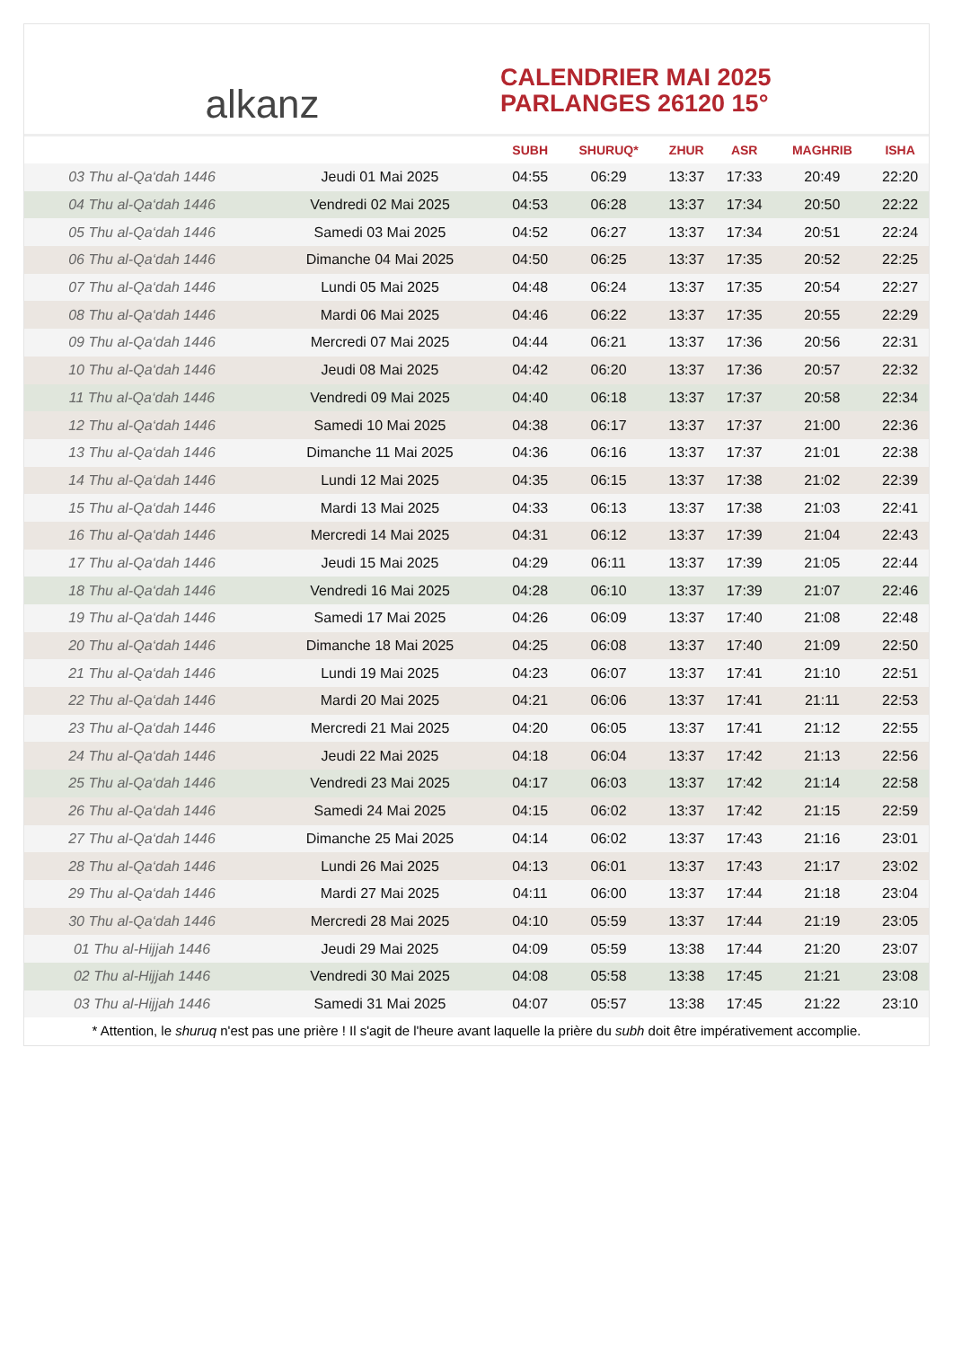alkanz
CALENDRIER MAI 2025
PARLANGES 26120 15°
| | | SUBH | SHURUQ* | ZHUR | ASR | MAGHRIB | ISHA |
| --- | --- | --- | --- | --- | --- | --- | --- |
| 03 Thu al-Qa‘dah 1446 | Jeudi 01 Mai 2025 | 04:55 | 06:29 | 13:37 | 17:33 | 20:49 | 22:20 |
| 04 Thu al-Qa‘dah 1446 | Vendredi 02 Mai 2025 | 04:53 | 06:28 | 13:37 | 17:34 | 20:50 | 22:22 |
| 05 Thu al-Qa‘dah 1446 | Samedi 03 Mai 2025 | 04:52 | 06:27 | 13:37 | 17:34 | 20:51 | 22:24 |
| 06 Thu al-Qa‘dah 1446 | Dimanche 04 Mai 2025 | 04:50 | 06:25 | 13:37 | 17:35 | 20:52 | 22:25 |
| 07 Thu al-Qa‘dah 1446 | Lundi 05 Mai 2025 | 04:48 | 06:24 | 13:37 | 17:35 | 20:54 | 22:27 |
| 08 Thu al-Qa‘dah 1446 | Mardi 06 Mai 2025 | 04:46 | 06:22 | 13:37 | 17:35 | 20:55 | 22:29 |
| 09 Thu al-Qa‘dah 1446 | Mercredi 07 Mai 2025 | 04:44 | 06:21 | 13:37 | 17:36 | 20:56 | 22:31 |
| 10 Thu al-Qa‘dah 1446 | Jeudi 08 Mai 2025 | 04:42 | 06:20 | 13:37 | 17:36 | 20:57 | 22:32 |
| 11 Thu al-Qa‘dah 1446 | Vendredi 09 Mai 2025 | 04:40 | 06:18 | 13:37 | 17:37 | 20:58 | 22:34 |
| 12 Thu al-Qa‘dah 1446 | Samedi 10 Mai 2025 | 04:38 | 06:17 | 13:37 | 17:37 | 21:00 | 22:36 |
| 13 Thu al-Qa‘dah 1446 | Dimanche 11 Mai 2025 | 04:36 | 06:16 | 13:37 | 17:37 | 21:01 | 22:38 |
| 14 Thu al-Qa‘dah 1446 | Lundi 12 Mai 2025 | 04:35 | 06:15 | 13:37 | 17:38 | 21:02 | 22:39 |
| 15 Thu al-Qa‘dah 1446 | Mardi 13 Mai 2025 | 04:33 | 06:13 | 13:37 | 17:38 | 21:03 | 22:41 |
| 16 Thu al-Qa‘dah 1446 | Mercredi 14 Mai 2025 | 04:31 | 06:12 | 13:37 | 17:39 | 21:04 | 22:43 |
| 17 Thu al-Qa‘dah 1446 | Jeudi 15 Mai 2025 | 04:29 | 06:11 | 13:37 | 17:39 | 21:05 | 22:44 |
| 18 Thu al-Qa‘dah 1446 | Vendredi 16 Mai 2025 | 04:28 | 06:10 | 13:37 | 17:39 | 21:07 | 22:46 |
| 19 Thu al-Qa‘dah 1446 | Samedi 17 Mai 2025 | 04:26 | 06:09 | 13:37 | 17:40 | 21:08 | 22:48 |
| 20 Thu al-Qa‘dah 1446 | Dimanche 18 Mai 2025 | 04:25 | 06:08 | 13:37 | 17:40 | 21:09 | 22:50 |
| 21 Thu al-Qa‘dah 1446 | Lundi 19 Mai 2025 | 04:23 | 06:07 | 13:37 | 17:41 | 21:10 | 22:51 |
| 22 Thu al-Qa‘dah 1446 | Mardi 20 Mai 2025 | 04:21 | 06:06 | 13:37 | 17:41 | 21:11 | 22:53 |
| 23 Thu al-Qa‘dah 1446 | Mercredi 21 Mai 2025 | 04:20 | 06:05 | 13:37 | 17:41 | 21:12 | 22:55 |
| 24 Thu al-Qa‘dah 1446 | Jeudi 22 Mai 2025 | 04:18 | 06:04 | 13:37 | 17:42 | 21:13 | 22:56 |
| 25 Thu al-Qa‘dah 1446 | Vendredi 23 Mai 2025 | 04:17 | 06:03 | 13:37 | 17:42 | 21:14 | 22:58 |
| 26 Thu al-Qa‘dah 1446 | Samedi 24 Mai 2025 | 04:15 | 06:02 | 13:37 | 17:42 | 21:15 | 22:59 |
| 27 Thu al-Qa‘dah 1446 | Dimanche 25 Mai 2025 | 04:14 | 06:02 | 13:37 | 17:43 | 21:16 | 23:01 |
| 28 Thu al-Qa‘dah 1446 | Lundi 26 Mai 2025 | 04:13 | 06:01 | 13:37 | 17:43 | 21:17 | 23:02 |
| 29 Thu al-Qa‘dah 1446 | Mardi 27 Mai 2025 | 04:11 | 06:00 | 13:37 | 17:44 | 21:18 | 23:04 |
| 30 Thu al-Qa‘dah 1446 | Mercredi 28 Mai 2025 | 04:10 | 05:59 | 13:37 | 17:44 | 21:19 | 23:05 |
| 01 Thu al-Hijjah 1446 | Jeudi 29 Mai 2025 | 04:09 | 05:59 | 13:38 | 17:44 | 21:20 | 23:07 |
| 02 Thu al-Hijjah 1446 | Vendredi 30 Mai 2025 | 04:08 | 05:58 | 13:38 | 17:45 | 21:21 | 23:08 |
| 03 Thu al-Hijjah 1446 | Samedi 31 Mai 2025 | 04:07 | 05:57 | 13:38 | 17:45 | 21:22 | 23:10 |
* Attention, le shuruq n'est pas une prière ! Il s'agit de l'heure avant laquelle la prière du subh doit être impérativement accomplie.